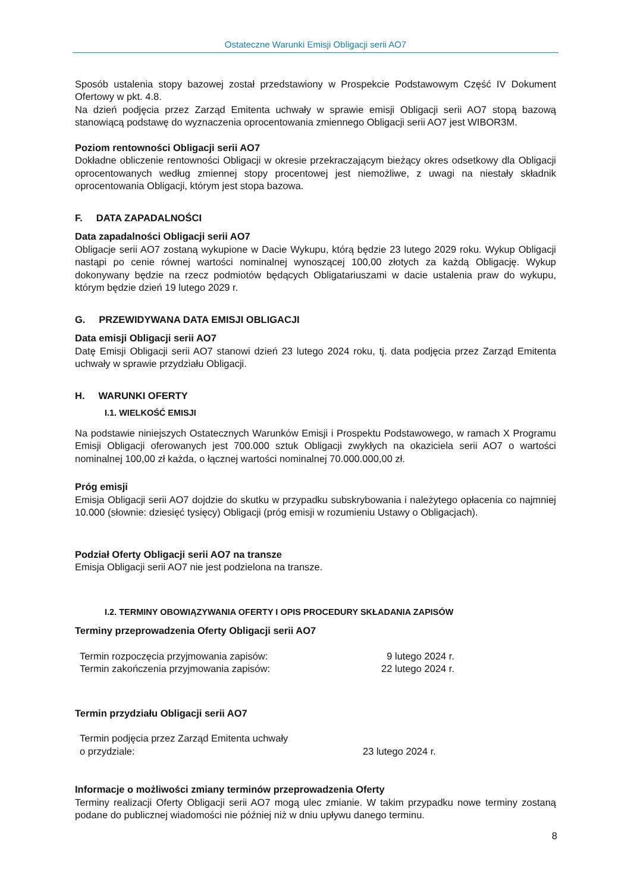Ostateczne Warunki Emisji Obligacji serii AO7
Sposób ustalenia stopy bazowej został przedstawiony w Prospekcie Podstawowym Część IV Dokument Ofertowy w pkt. 4.8.
Na dzień podjęcia przez Zarząd Emitenta uchwały w sprawie emisji Obligacji serii AO7 stopą bazową stanowiącą podstawę do wyznaczenia oprocentowania zmiennego Obligacji serii AO7 jest WIBOR3M.
Poziom rentowności Obligacji serii AO7
Dokładne obliczenie rentowności Obligacji w okresie przekraczającym bieżący okres odsetkowy dla Obligacji oprocentowanych według zmiennej stopy procentowej jest niemożliwe, z uwagi na niestały składnik oprocentowania Obligacji, którym jest stopa bazowa.
F. DATA ZAPADALNOŚCI
Data zapadalności Obligacji serii AO7
Obligacje serii AO7 zostaną wykupione w Dacie Wykupu, którą będzie 23 lutego 2029 roku. Wykup Obligacji nastąpi po cenie równej wartości nominalnej wynoszącej 100,00 złotych za każdą Obligację. Wykup dokonywany będzie na rzecz podmiotów będących Obligatariuszami w dacie ustalenia praw do wykupu, którym będzie dzień 19 lutego 2029 r.
G. PRZEWIDYWANA DATA EMISJI OBLIGACJI
Data emisji Obligacji serii AO7
Datę Emisji Obligacji serii AO7 stanowi dzień 23 lutego 2024 roku, tj. data podjęcia przez Zarząd Emitenta uchwały w sprawie przydziału Obligacji.
H. WARUNKI OFERTY
I.1. WIELKOŚĆ EMISJI
Na podstawie niniejszych Ostatecznych Warunków Emisji i Prospektu Podstawowego, w ramach X Programu Emisji Obligacji oferowanych jest 700.000 sztuk Obligacji zwykłych na okaziciela serii AO7 o wartości nominalnej 100,00 zł każda, o łącznej wartości nominalnej 70.000.000,00 zł.
Próg emisji
Emisja Obligacji serii AO7 dojdzie do skutku w przypadku subskrybowania i należytego opłacenia co najmniej 10.000 (słownie: dziesięć tysięcy) Obligacji (próg emisji w rozumieniu Ustawy o Obligacjach).
Podział Oferty Obligacji serii AO7 na transze
Emisja Obligacji serii AO7 nie jest podzielona na transze.
I.2. TERMINY OBOWIĄZYWANIA OFERTY I OPIS PROCEDURY SKŁADANIA ZAPISÓW
Terminy przeprowadzenia Oferty Obligacji serii AO7
| Termin rozpoczęcia przyjmowania zapisów: | 9 lutego 2024 r. |
| Termin zakończenia przyjmowania zapisów: | 22 lutego 2024 r. |
Termin przydziału Obligacji serii AO7
| Termin podjęcia przez Zarząd Emitenta uchwały o przydziale: | 23 lutego 2024 r. |
Informacje o możliwości zmiany terminów przeprowadzenia Oferty
Terminy realizacji Oferty Obligacji serii AO7 mogą ulec zmianie. W takim przypadku nowe terminy zostaną podane do publicznej wiadomości nie później niż w dniu upływu danego terminu.
8